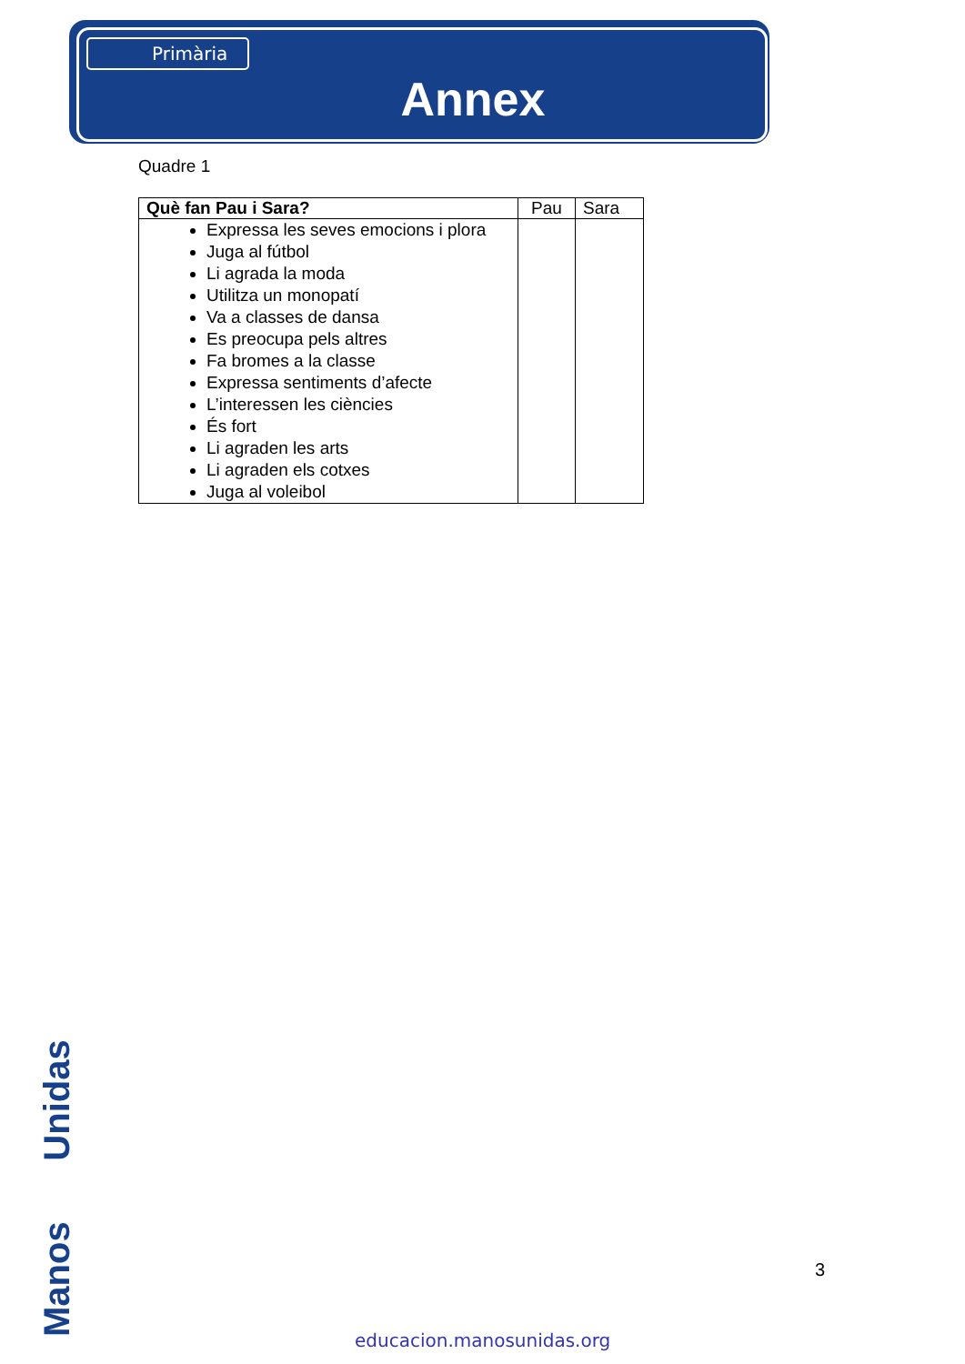Primària
Annex
Quadre 1
| Què fan Pau i Sara? | Pau | Sara |
| Expressa les seves emocions i plora Juga al fútbol Li agrada la moda Utilitza un monopatí Va a classes de dansa Es preocupa pels altres Fa bromes a la classe Expressa sentiments d’afecte L’interessen les ciències És fort Li agraden les arts Li agraden els cotxes Juga al voleibol | | |
3
Manos Unidas educacion.manosunidas.org